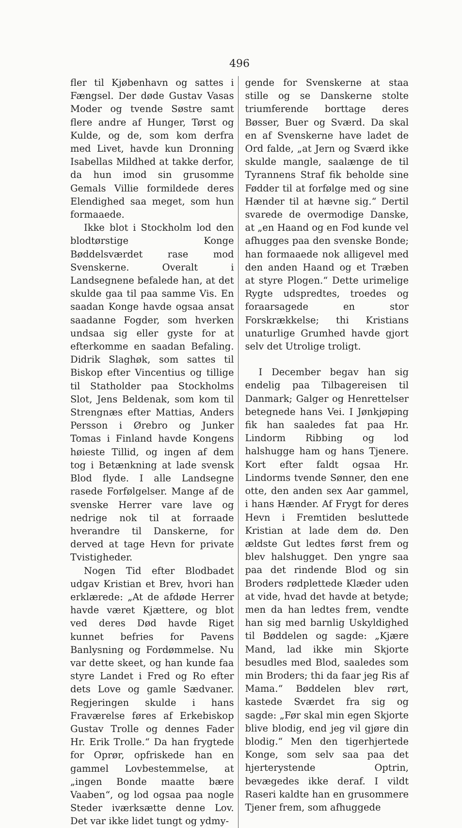496
fler til Kjøbenhavn og sattes i Fængsel. Der døde Gustav Vasas Moder og tvende Søstre samt flere andre af Hunger, Tørst og Kulde, og de, som kom derfra med Livet, havde kun Dronning Isabellas Mildhed at takke derfor, da hun imod sin grusomme Gemals Villie formildede deres Elendighed saa meget, som hun formaaede.
Ikke blot i Stockholm lod den blodtørstige Konge Bøddelsværdet rase mod Svenskerne. Overalt i Landsegnene befalede han, at det skulde gaa til paa samme Vis. En saadan Konge havde ogsaa ansat saadanne Fogder, som hverken undsaa sig eller gyste for at efterkomme en saadan Befaling. Didrik Slaghøk, som sattes til Biskop efter Vincentius og tillige til Statholder paa Stockholms Slot, Jens Beldenak, som kom til Strengnæs efter Mattias, Anders Persson i Ørebro og Junker Tomas i Finland havde Kongens høieste Tillid, og ingen af dem tog i Betænkning at lade svensk Blod flyde. I alle Landsegne rasede Forfølgelser. Mange af de svenske Herrer vare lave og nedrige nok til at forraade hverandre til Danskerne, for derved at tage Hevn for private Tvistigheder.
Nogen Tid efter Blodbadet udgav Kristian et Brev, hvori han erklærede: „At de afdøde Herrer havde været Kjættere, og blot ved deres Død havde Riget kunnet befries for Pavens Banlysning og Fordømmelse. Nu var dette skeet, og han kunde faa styre Landet i Fred og Ro efter dets Love og gamle Sædvaner. Regjeringen skulde i hans Fraværelse føres af Erkebiskop Gustav Trolle og dennes Fader Hr. Erik Trolle.“ Da han frygtede for Oprør, opfriskede han en gammel Lovbestemmelse, at „ingen Bonde maatte bære Vaaben“, og lod ogsaa paa nogle Steder iværksætte denne Lov. Det var ikke lidet tungt og ydmy-
gende for Svenskerne at staa stille og se Danskerne stolte triumferende borttage deres Bøsser, Buer og Sværd. Da skal en af Svenskerne have ladet de Ord falde, „at Jern og Sværd ikke skulde mangle, saalænge de til Tyrannens Straf fik beholde sine Fødder til at forfølge med og sine Hænder til at hævne sig.“ Dertil svarede de overmodige Danske, at „en Haand og en Fod kunde vel afhugges paa den svenske Bonde; han formaaede nok alligevel med den anden Haand og et Træben at styre Plogen.“ Dette urimelige Rygte udspredtes, troedes og foraarsagede en stor Forskrækkelse; thi Kristians unaturlige Grumhed havde gjort selv det Utrolige troligt.
I December begav han sig endelig paa Tilbagereisen til Danmark; Galger og Henrettelser betegnede hans Vei. I Jønkjøping fik han saaledes fat paa Hr. Lindorm Ribbing og lod halshugge ham og hans Tjenere. Kort efter faldt ogsaa Hr. Lindorms tvende Sønner, den ene otte, den anden sex Aar gammel, i hans Hænder. Af Frygt for deres Hevn i Fremtiden besluttede Kristian at lade dem dø. Den ældste Gut ledtes først frem og blev halshugget. Den yngre saa paa det rindende Blod og sin Broders rødplettede Klæder uden at vide, hvad det havde at betyde; men da han ledtes frem, vendte han sig med barnlig Uskyldighed til Bøddelen og sagde: „Kjære Mand, lad ikke min Skjorte besudles med Blod, saaledes som min Broders; thi da faar jeg Ris af Mama.“ Bøddelen blev rørt, kastede Sværdet fra sig og sagde: „Før skal min egen Skjorte blive blodig, end jeg vil gjøre din blodig.“ Men den tigerhjertede Konge, som selv saa paa det hjerterystende Optrin, bevægedes ikke deraf. I vildt Raseri kaldte han en grusommere Tjener frem, som afhuggede